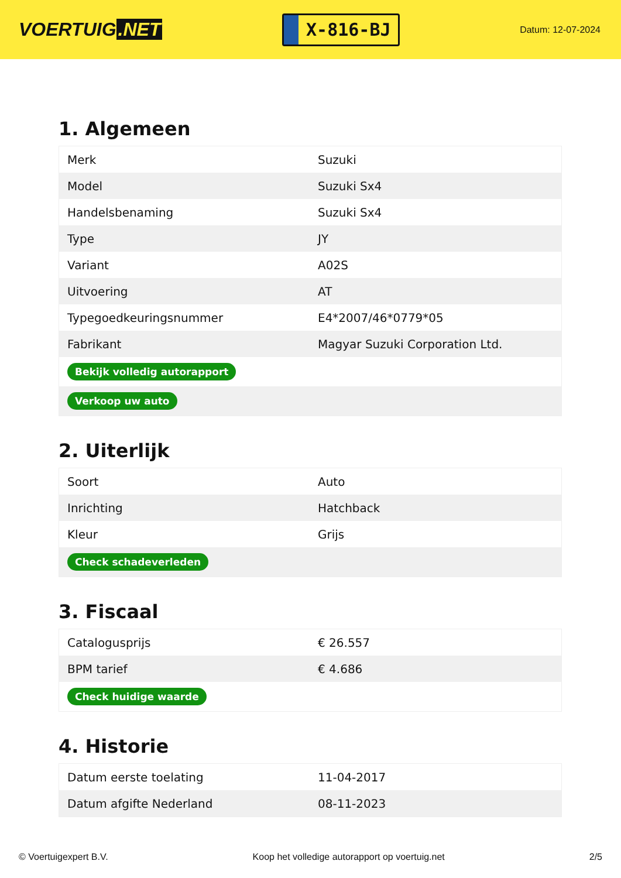VOERTUIG.NET
X-816-BJ
Datum: 12-07-2024
1. Algemeen
| Merk | Suzuki |
| Model | Suzuki Sx4 |
| Handelsbenaming | Suzuki Sx4 |
| Type | JY |
| Variant | A02S |
| Uitvoering | AT |
| Typegoedkeuringsnummer | E4*2007/46*0779*05 |
| Fabrikant | Magyar Suzuki Corporation Ltd. |
| Bekijk volledig autorapport | |
| Verkoop uw auto | |
2. Uiterlijk
| Soort | Auto |
| Inrichting | Hatchback |
| Kleur | Grijs |
| Check schadeverleden | |
3. Fiscaal
| Catalogusprijs | € 26.557 |
| BPM tarief | € 4.686 |
| Check huidige waarde | |
4. Historie
| Datum eerste toelating | 11-04-2017 |
| Datum afgifte Nederland | 08-11-2023 |
© Voertuigexpert B.V. Koop het volledige autorapport op voertuig.net 2/5